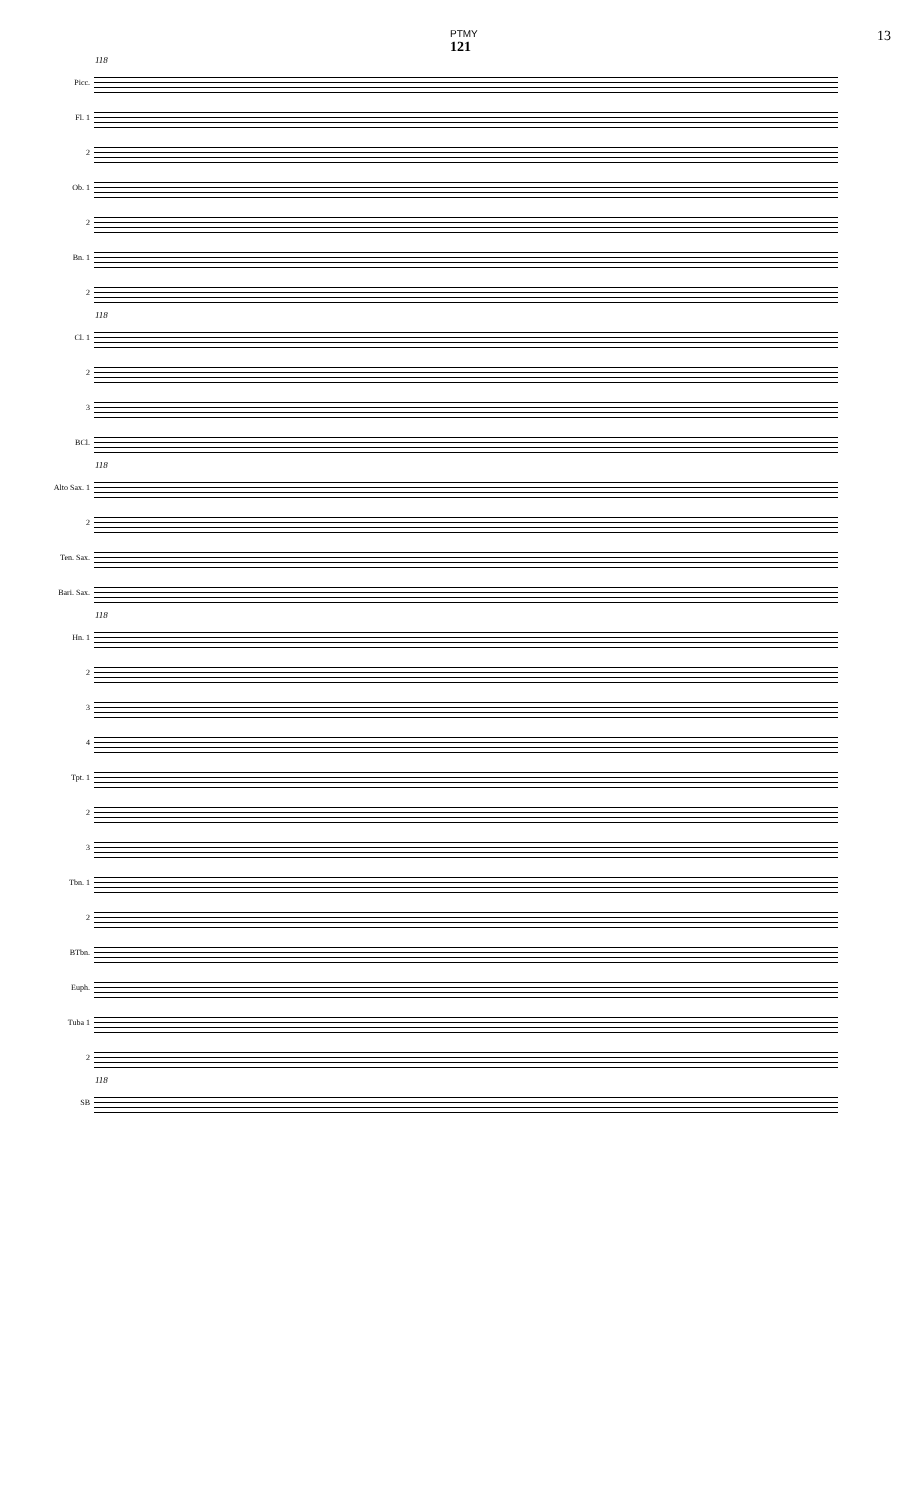PTMY
121
13
118
Picc.
Fl. 1
2
Ob. 1
2
Bn. 1
2
118
Cl. 1
2
3
BCl.
118
Alto Sax. 1
2
Ten. Sax.
Bari. Sax.
118
Hn. 1
2
3
4
Tpt. 1
2
3
Tbn. 1
2
BTbn.
Euph.
Tuba 1
2
118
SB